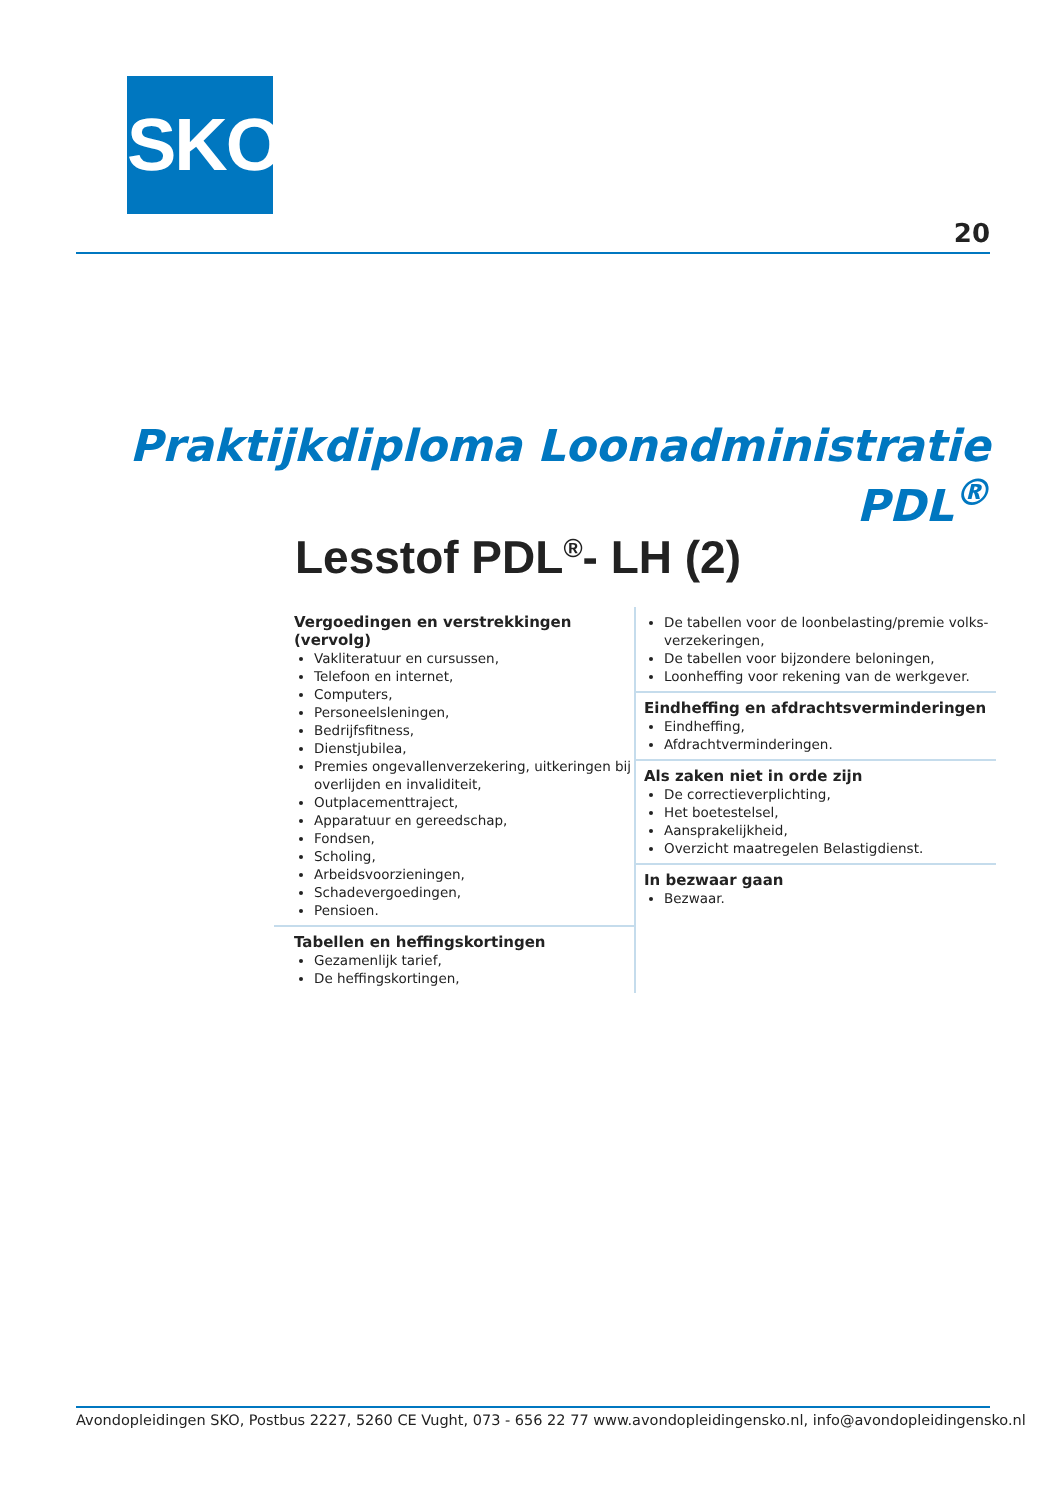SKO
20
Praktijkdiploma Loonadministratie PDL<sup>®</sup>
Lesstof PDL<sup>®</sup>- LH (2)
Vergoedingen en verstrekkingen (vervolg)
Vakliteratuur en cursussen,
Telefoon en internet,
Computers,
Personeelsleningen,
Bedrijfsfitness,
Dienstjubilea,
Premies ongevallenverzekering, uitkeringen bij overlijden en invaliditeit,
Outplacementtraject,
Apparatuur en gereedschap,
Fondsen,
Scholing,
Arbeidsvoorzieningen,
Schadevergoedingen,
Pensioen.
Tabellen en heffingskortingen
Gezamenlijk tarief,
De heffingskortingen,
De tabellen voor de loonbelasting/premie volks-verzekeringen,
De tabellen voor bijzondere beloningen,
Loonheffing voor rekening van de werkgever.
Eindheffing en afdrachtsverminderingen
Eindheffing,
Afdrachtverminderingen.
Als zaken niet in orde zijn
De correctieverplichting,
Het boetestelsel,
Aansprakelijkheid,
Overzicht maatregelen Belastigdienst.
In bezwaar gaan
Bezwaar.
Avondopleidingen SKO, Postbus 2227, 5260 CE Vught, 073 - 656 22 77 www.avondopleidingensko.nl, info@avondopleidingensko.nl